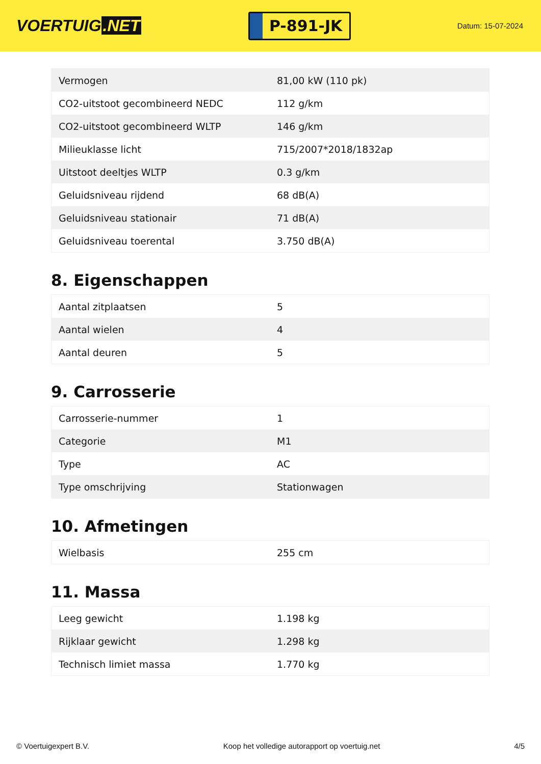VOERTUIG.NET
P-891-JK
Datum: 15-07-2024
| Vermogen | 81,00 kW (110 pk) |
| CO2-uitstoot gecombineerd NEDC | 112 g/km |
| CO2-uitstoot gecombineerd WLTP | 146 g/km |
| Milieuklasse licht | 715/2007*2018/1832ap |
| Uitstoot deeltjes WLTP | 0.3 g/km |
| Geluidsniveau rijdend | 68 dB(A) |
| Geluidsniveau stationair | 71 dB(A) |
| Geluidsniveau toerental | 3.750 dB(A) |
8. Eigenschappen
| Aantal zitplaatsen | 5 |
| Aantal wielen | 4 |
| Aantal deuren | 5 |
9. Carrosserie
| Carrosserie-nummer | 1 |
| Categorie | M1 |
| Type | AC |
| Type omschrijving | Stationwagen |
10. Afmetingen
| Wielbasis | 255 cm |
11. Massa
| Leeg gewicht | 1.198 kg |
| Rijklaar gewicht | 1.298 kg |
| Technisch limiet massa | 1.770 kg |
© Voertuigexpert B.V. Koop het volledige autorapport op voertuig.net 4/5